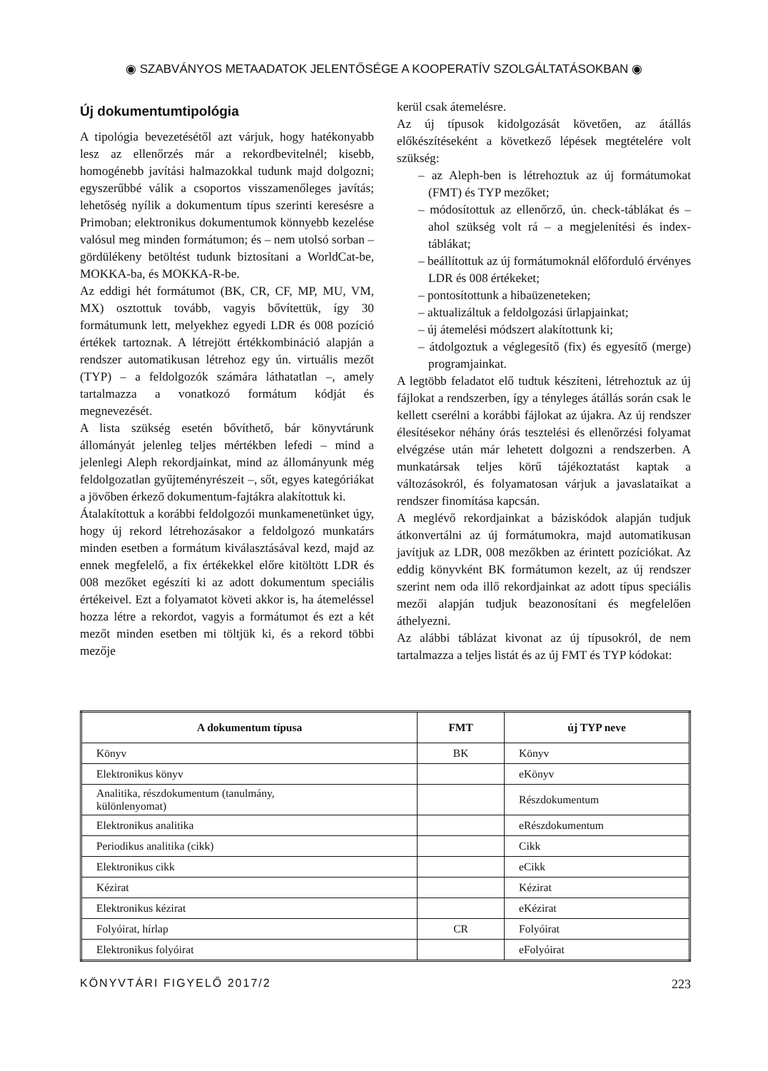◉ SZABVÁNYOS METAADATOK JELENTŐSÉGE A KOOPERATÍV SZOLGÁLTATÁSOKBAN ◉
Új dokumentumtipológia
A tipológia bevezetésétől azt várjuk, hogy hatékonyabb lesz az ellenőrzés már a rekordbevitelnél; kisebb, homogénebb javítási halmazokkal tudunk majd dolgozni; egyszerűbbé válik a csoportos visszamenőleges javítás; lehetőség nyílik a dokumentum típus szerinti keresésre a Primoban; elektronikus dokumentumok könnyebb kezelése valósul meg minden formátumon; és – nem utolsó sorban – gördülékeny betöltést tudunk biztosítani a WorldCat-be, MOKKA-ba, és MOKKA-R-be.
Az eddigi hét formátumot (BK, CR, CF, MP, MU, VM, MX) osztottuk tovább, vagyis bővítettük, így 30 formátumunk lett, melyekhez egyedi LDR és 008 pozíció értékek tartoznak. A létrejött értékkombináció alapján a rendszer automatikusan létrehoz egy ún. virtuális mezőt (TYP) – a feldolgozók számára láthatatlan –, amely tartalmazza a vonatkozó formátum kódját és megnevezését.
A lista szükség esetén bővíthető, bár könyvtárunk állományát jelenleg teljes mértékben lefedi – mind a jelenlegi Aleph rekordjainkat, mind az állományunk még feldolgozatlan gyűjteményrészeit –, sőt, egyes kategóriákat a jövőben érkező dokumentum-fajtákra alakítottuk ki.
Átalakítottuk a korábbi feldolgozói munkamenetünket úgy, hogy új rekord létrehozásakor a feldolgozó munkatárs minden esetben a formátum kiválasztásával kezd, majd az ennek megfelelő, a fix értékekkel előre kitöltött LDR és 008 mezőket egészíti ki az adott dokumentum speciális értékeivel. Ezt a folyamatot követi akkor is, ha átemeléssel hozza létre a rekordot, vagyis a formátumot és ezt a két mezőt minden esetben mi töltjük ki, és a rekord többi mezője
kerül csak átemelésre.
Az új típusok kidolgozását követően, az átállás előkészítéseként a következő lépések megtételére volt szükség:
– az Aleph-ben is létrehoztuk az új formátumokat (FMT) és TYP mezőket;
– módosítottuk az ellenőrző, ún. check-táblákat és – ahol szükség volt rá – a megjelenítési és index-táblákat;
– beállítottuk az új formátumoknál előforduló érvényes LDR és 008 értékeket;
– pontosítottunk a hibaüzeneteken;
– aktualizáltuk a feldolgozási űrlapjainkat;
– új átemelési módszert alakítottunk ki;
– átdolgoztuk a véglegesítő (fix) és egyesítő (merge) programjainkat.
A legtöbb feladatot elő tudtuk készíteni, létrehoztuk az új fájlokat a rendszerben, így a tényleges átállás során csak le kellett cserélni a korábbi fájlokat az újakra. Az új rendszer élesítésekor néhány órás tesztelési és ellenőrzési folyamat elvégzése után már lehetett dolgozni a rendszerben. A munkatársak teljes körű tájékoztatást kaptak a változásokról, és folyamatosan várjuk a javaslataikat a rendszer finomítása kapcsán.
A meglévő rekordjainkat a bázis­kódok alapján tudjuk átkonvertálni az új formátumokra, majd automatikusan javítjuk az LDR, 008 mezőkben az érintett pozíciókat. Az eddig könyvként BK formátumon kezelt, az új rendszer szerint nem oda illő rekordjainkat az adott típus speciális mezői alapján tudjuk beazonosítani és megfelelően áthelyezni.
Az alábbi táblázat kivonat az új típusokról, de nem tartalmazza a teljes listát és az új FMT és TYP kódokat:
| A dokumentum típusa | FMT | új TYP neve |
| --- | --- | --- |
| Könyv | BK | Könyv |
| Elektronikus könyv | | eKönyv |
| Analitika, részdokumentum (tanulmány, különlenyomat) | | Részdokumentum |
| Elektronikus analitika | | eRészdokumentum |
| Periodikus analitika (cikk) | | Cikk |
| Elektronikus cikk | | eCikk |
| Kézirat | | Kézirat |
| Elektronikus kézirat | | eKézirat |
| Folyóirat, hírlap | CR | Folyóirat |
| Elektronikus folyóirat | | eFolyóirat |
KÖNYVTÁRI FIGYELŐ 2017/2 223